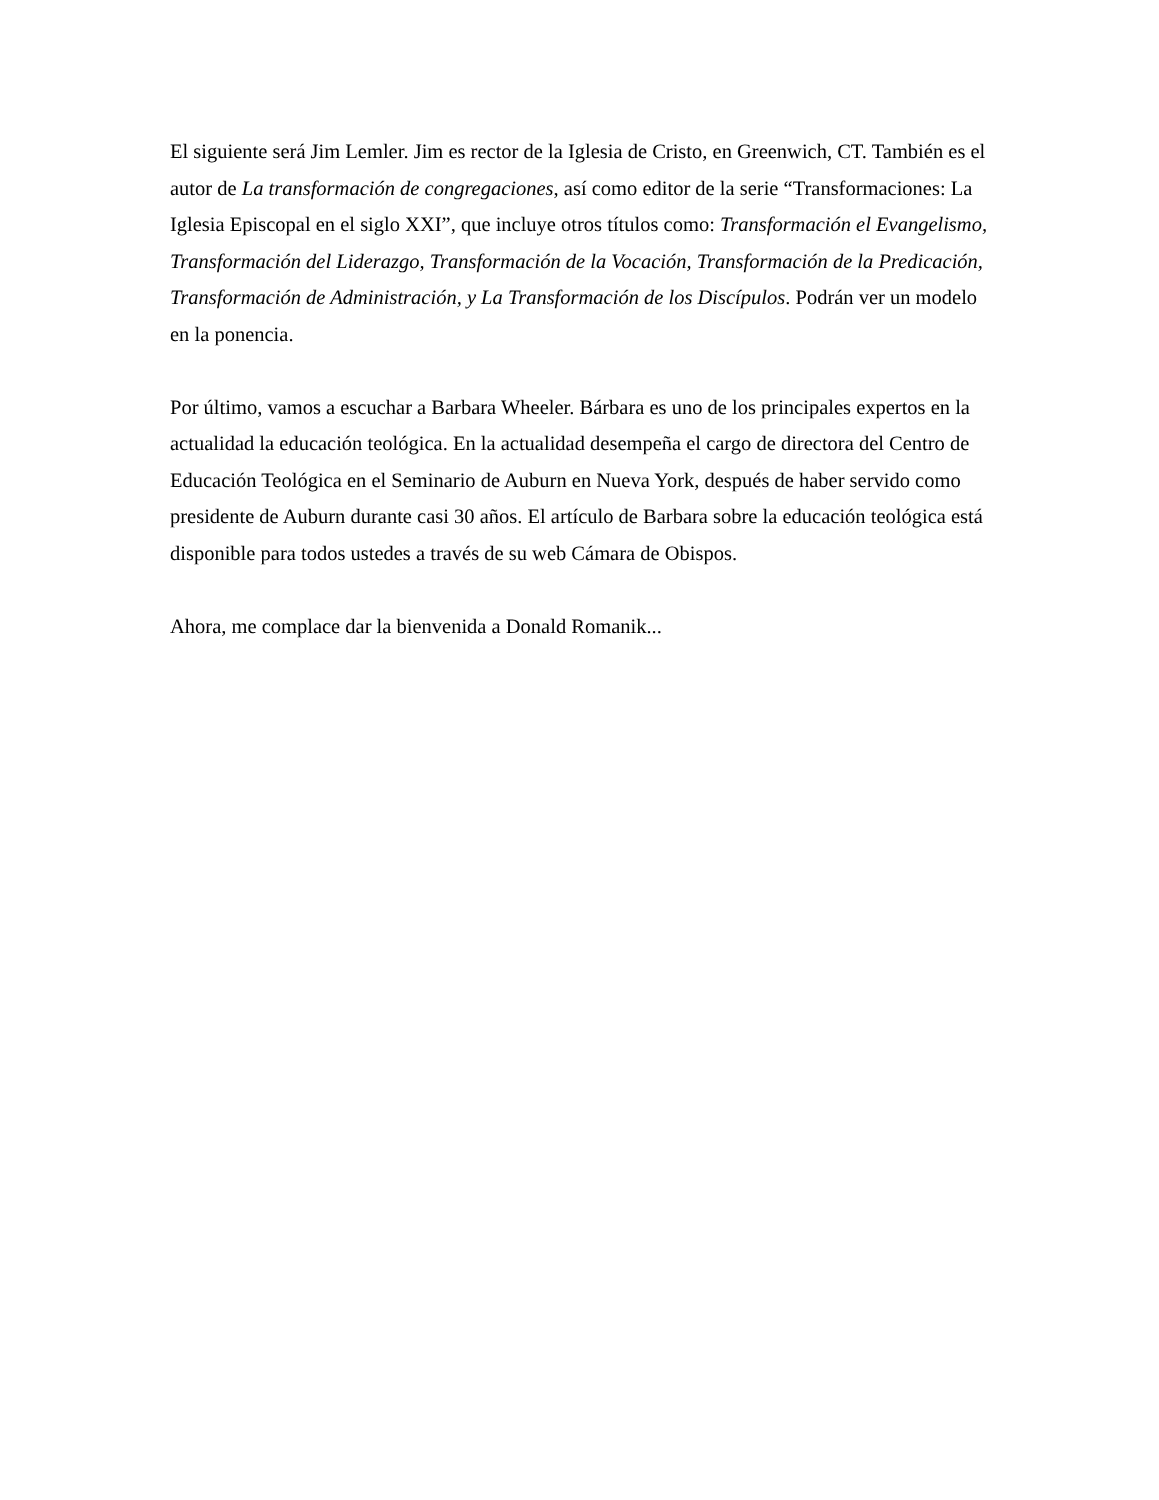El siguiente será Jim Lemler. Jim es rector de la Iglesia de Cristo, en Greenwich, CT. También es el autor de La transformación de congregaciones, así como editor de la serie “Transformaciones: La Iglesia Episcopal en el siglo XXI”, que incluye otros títulos como: Transformación el Evangelismo, Transformación del Liderazgo, Transformación de la Vocación, Transformación de la Predicación, Transformación de Administración, y La Transformación de los Discípulos. Podrán ver un modelo en la ponencia.
Por último, vamos a escuchar a Barbara Wheeler. Bárbara es uno de los principales expertos en la actualidad la educación teológica. En la actualidad desempeña el cargo de directora del Centro de Educación Teológica en el Seminario de Auburn en Nueva York, después de haber servido como presidente de Auburn durante casi 30 años. El artículo de Barbara sobre la educación teológica está disponible para todos ustedes a través de su web Cámara de Obispos.
Ahora, me complace dar la bienvenida a Donald Romanik...